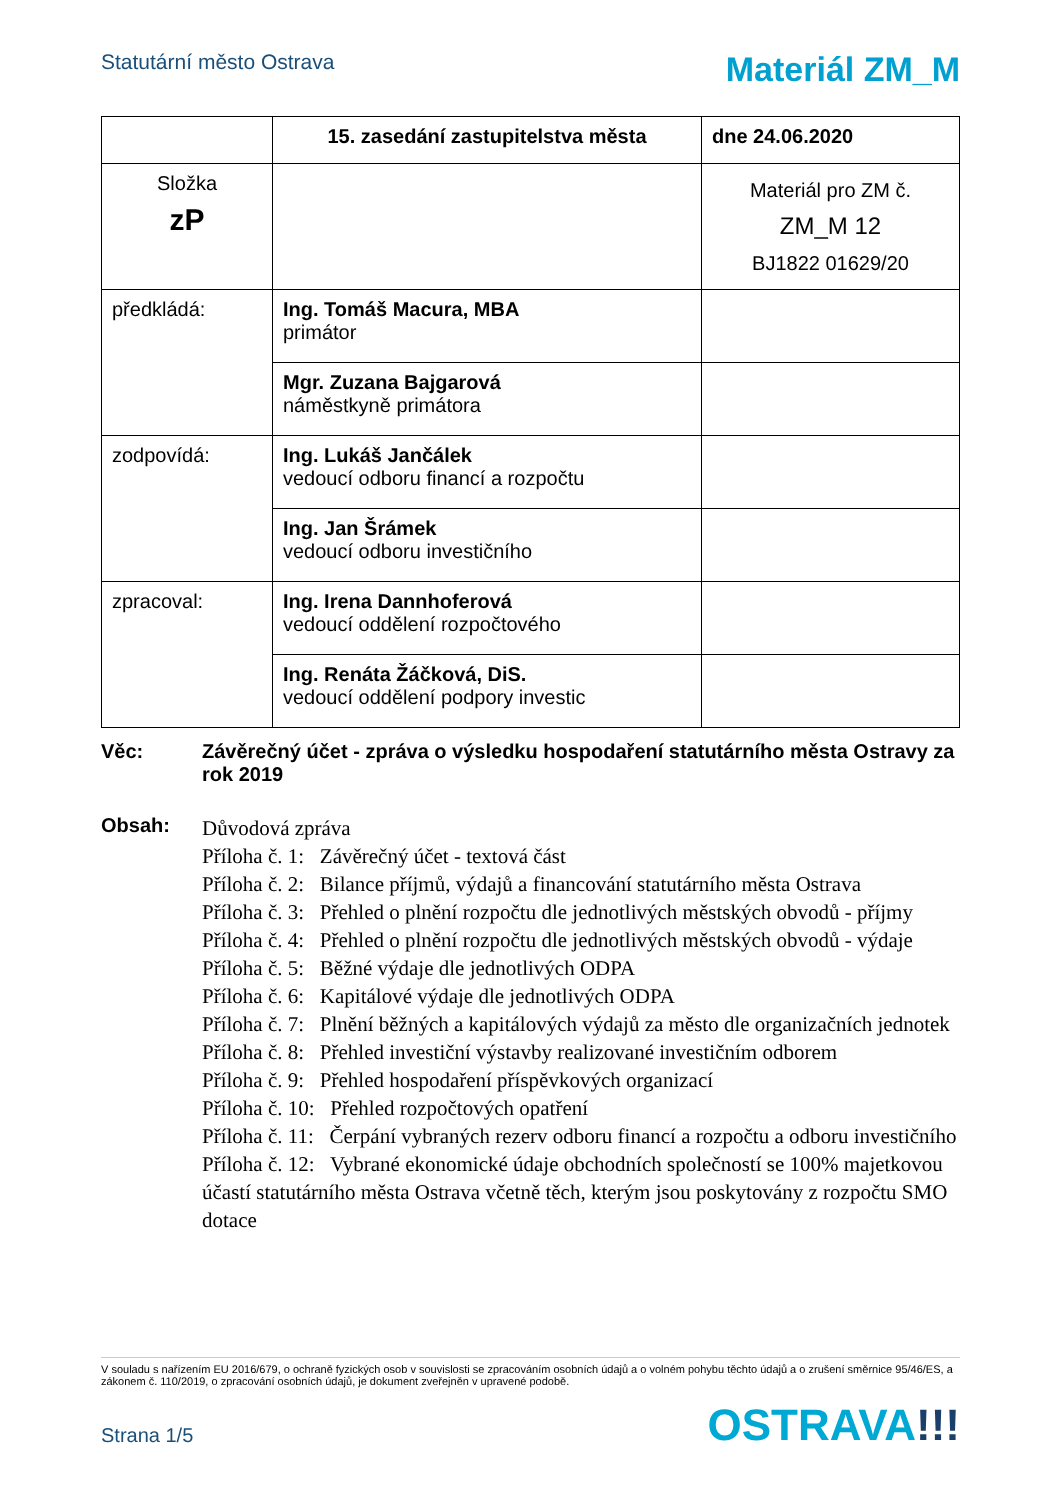Statutární město Ostrava
Materiál ZM_M
| | 15. zasedání zastupitelstva města | dne 24.06.2020 |
| Složka zP | | Materiál pro ZM č. ZM_M 12 BJ1822 01629/20 |
| předkládá: | Ing. Tomáš Macura, MBA primátor | |
| | Mgr. Zuzana Bajgarová náměstkyně primátora | |
| zodpovídá: | Ing. Lukáš Jančálek vedoucí odboru financí a rozpočtu | |
| | Ing. Jan Šrámek vedoucí odboru investičního | |
| zpracoval: | Ing. Irena Dannhoferová vedoucí oddělení rozpočtového | |
| | Ing. Renáta Žáčková, DiS. vedoucí oddělení podpory investic | |
Věc: Závěrečný účet - zpráva o výsledku hospodaření statutárního města Ostravy za rok 2019
Obsah:
Důvodová zpráva
Příloha č. 1: Závěrečný účet - textová část
Příloha č. 2: Bilance příjmů, výdajů a financování statutárního města Ostrava
Příloha č. 3: Přehled o plnění rozpočtu dle jednotlivých městských obvodů - příjmy
Příloha č. 4: Přehled o plnění rozpočtu dle jednotlivých městských obvodů - výdaje
Příloha č. 5: Běžné výdaje dle jednotlivých ODPA
Příloha č. 6: Kapitálové výdaje dle jednotlivých ODPA
Příloha č. 7: Plnění běžných a kapitálových výdajů za město dle organizačních jednotek
Příloha č. 8: Přehled investiční výstavby realizované investičním odborem
Příloha č. 9: Přehled hospodaření příspěvkových organizací
Příloha č. 10: Přehled rozpočtových opatření
Příloha č. 11: Čerpání vybraných rezerv odboru financí a rozpočtu a odboru investičního
Příloha č. 12: Vybrané ekonomické údaje obchodních společností se 100% majetkovou účastí statutárního města Ostrava včetně těch, kterým jsou poskytovány z rozpočtu SMO dotace
V souladu s nařízením EU 2016/679, o ochraně fyzických osob v souvislosti se zpracováním osobních údajů a o volném pohybu těchto údajů a o zrušení směrnice 95/46/ES, a zákonem č. 110/2019, o zpracování osobních údajů, je dokument zveřejněn v upravené podobě.
Strana 1/5
OSTRAVA!!!